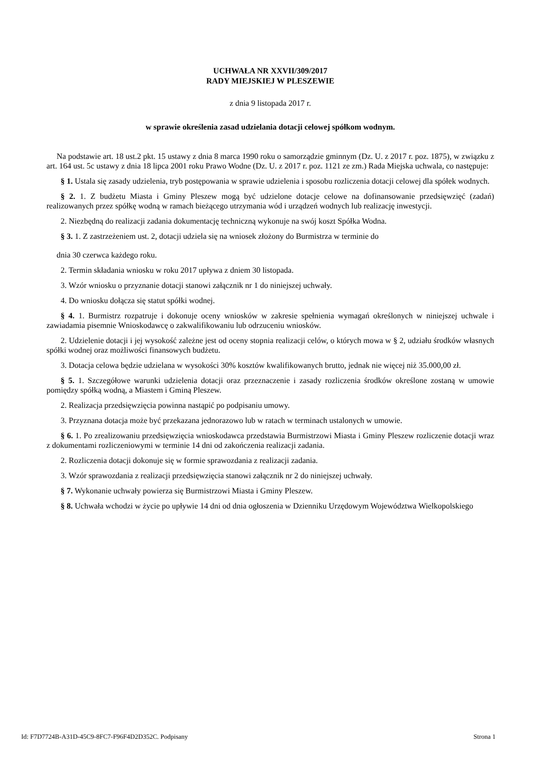UCHWAŁA NR XXVII/309/2017
RADY MIEJSKIEJ W PLESZEWIE
z dnia 9 listopada 2017 r.
w sprawie określenia zasad udzielania dotacji celowej spółkom wodnym.
Na podstawie art. 18 ust.2 pkt. 15 ustawy z dnia 8 marca 1990 roku o samorządzie gminnym (Dz. U. z 2017 r. poz. 1875), w związku z art. 164 ust. 5c ustawy z dnia 18 lipca 2001 roku Prawo Wodne (Dz. U. z 2017 r. poz. 1121 ze zm.) Rada Miejska uchwala, co następuje:
§ 1. Ustala się zasady udzielenia, tryb postępowania w sprawie udzielenia i sposobu rozliczenia dotacji celowej dla spółek wodnych.
§ 2. 1. Z budżetu Miasta i Gminy Pleszew mogą być udzielone dotacje celowe na dofinansowanie przedsięwzięć (zadań) realizowanych przez spółkę wodną w ramach bieżącego utrzymania wód i urządzeń wodnych lub realizację inwestycji.
2. Niezbędną do realizacji zadania dokumentację techniczną wykonuje na swój koszt Spółka Wodna.
§ 3. 1. Z zastrzeżeniem ust. 2, dotacji udziela się na wniosek złożony do Burmistrza w terminie do
dnia 30 czerwca każdego roku.
2. Termin składania wniosku w roku 2017 upływa z dniem 30 listopada.
3. Wzór wniosku o przyznanie dotacji stanowi załącznik nr 1 do niniejszej uchwały.
4. Do wniosku dołącza się statut spółki wodnej.
§ 4. 1. Burmistrz rozpatruje i dokonuje oceny wniosków w zakresie spełnienia wymagań określonych w niniejszej uchwale i zawiadamia pisemnie Wnioskodawcę o zakwalifikowaniu lub odrzuceniu wniosków.
2. Udzielenie dotacji i jej wysokość zależne jest od oceny stopnia realizacji celów, o których mowa w § 2, udziału środków własnych spółki wodnej oraz możliwości finansowych budżetu.
3. Dotacja celowa będzie udzielana w wysokości 30% kosztów kwalifikowanych brutto, jednak nie więcej niż 35.000,00 zł.
§ 5. 1. Szczegółowe warunki udzielenia dotacji oraz przeznaczenie i zasady rozliczenia środków określone zostaną w umowie pomiędzy spółką wodną, a Miastem i Gminą Pleszew.
2. Realizacja przedsięwzięcia powinna nastąpić po podpisaniu umowy.
3. Przyznana dotacja może być przekazana jednorazowo lub w ratach w terminach ustalonych w umowie.
§ 6. 1. Po zrealizowaniu przedsięwzięcia wnioskodawca przedstawia Burmistrzowi Miasta i Gminy Pleszew rozliczenie dotacji wraz z dokumentami rozliczeniowymi w terminie 14 dni od zakończenia realizacji zadania.
2. Rozliczenia dotacji dokonuje się w formie sprawozdania z realizacji zadania.
3. Wzór sprawozdania z realizacji przedsięwzięcia stanowi załącznik nr 2 do niniejszej uchwały.
§ 7. Wykonanie uchwały powierza się Burmistrzowi Miasta i Gminy Pleszew.
§ 8. Uchwała wchodzi w życie po upływie 14 dni od dnia ogłoszenia w Dzienniku Urzędowym Województwa Wielkopolskiego
Id: F7D7724B-A31D-45C9-8FC7-F96F4D2D352C. Podpisany Strona 1